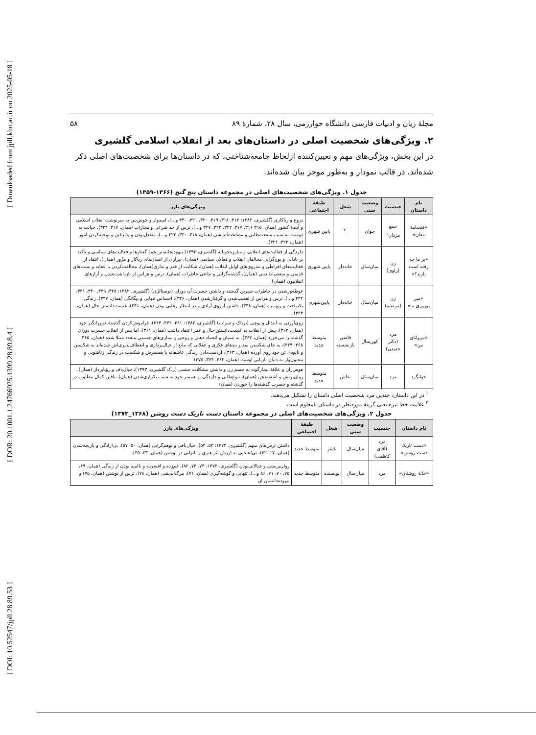[ Downloaded from jpll.khu.ac.ir on 2025-05-18 ]
[ DOR: 20.1001.1.24766925.1399.28.89.8.4 ]
[ DOI: 10.52547/jpll.28.89.53 ]
مجلهٔ زبان و ادبیات فارسی دانشگاه خوارزمی، سال ۲۸، شمارهٔ ۸۹ ۵۸
۲. ویژگی‌های شخصیت اصلی در داستان‌های بعد از انقلاب اسلامی گلشیری
در این بخش، ویژگی‌های مهم و تعیین‌کننده ازلحاظ جامعه‌شناختی، که در داستان‌ها برای شخصیت‌های اصلی ذکر شده‌اند، در قالب نمودار و به‌طور موجز بیان شده‌اند.
جدول ۱. ویژگی‌های شخصیت‌های اصلی در مجموعه داستان پنج گنج (۱۳۶۶-۱۳۵۹)
| نام داستان | جنسیت | وضعیت سنی | شغل | طبقهٔ اجتماعی | ویژگی‌های بارز |
| --- | --- | --- | --- | --- | --- |
| «فتحنامهٔ مغان» | جمع مردان<sup>۱</sup> | جوان | -<sup>۲</sup> | پایین شهری | دروغ و ریاکاری (گلشیری، ۱۳۸۲: ۳۱۲، ۳۱۸، ۳۱۹، ۳۲۰، ۳۲۱، ۳۳۰ و...)، امیدوار و خوش‌بین به سرنوشت انقلاب اسلامی و آیندهٔ کشور (همان، ۳۱۵ ۳۱۶، ۳۱۷، ۳۲۲، ۳۲۳، ۳۲۷ و...)، ترس از حد شرعی و مجازات (همان، ۳۱۷، ۳۲۴)، خیانت به دوست به سبب منفعت‌طلبی و مصلحت‌اندیشی (همان، ۳۱۸، ۳۲۰، ۳۲۲ و...)، منفعل‌بودن و پذیرفتن و توجیه‌کردن امور (همان، ۳۲۳، ۳۲۶). |
| «بر ما چه رفته است بارید؟» | زن (راوی) | میان‌سال | خانه‌دار | پایین شهری | دلزدگی از فعالیت‌های انقلابی و مبارزه‌جویانه (گلشیری، ۱۳۹۳) بیهوده‌دانستن همهٔ گفتارها و فعالیت‌های سیاسی و تأکید بر نادانی و پوچ‌گرایی مخالفان انقلاب و فعالان سیاسی (همان)، بیزاری از انسان‌های ریاکار و مزّور (همان)، انتقاد از فعالیت‌های افراطی و تندروی‌های اوایل انقلاب (همان)، شکایت از فقر و نداری(همان)، مخالفت‌کردن با عقاید و سنت‌های قدیمی و متعصبانهٔ دینی (همان)، گذشته‌گرایی و تداعی خاطرات (همان)، ترس و هراس از بازداشت‌شدن و آزارهای انقلابیون (همان). |
| «میر نوروزی ما» | زن (مرضیه) | میان‌سال | خانه‌دار | پایین‌شهری | غوطه‌ورشدن در خاطرات شیرین گذشته و داشتن حسرت آن دوران (نوستالژی) (گلشیری، ۱۳۸۲: ۳۳۸، ۳۳۹، ۳۴۰، ۳۴۱، ۳۴۲ و...)، ترس و هراس از تعقیب‌شدن و گرفتارشدن (همان، ۳۴۶)، احساس تنهایی و بیگانگی (همان، ۳۴۷)، زندگی یکنواخت و روزمره (همان، ۳۳۸)، داشتن آرزوی آزادی و در انتظار رهایی بودن (همان، ۳۴۱)، غنیمت‌دانستن حال (همان، ۳۴۳). |
| «نیروانای من» | مرد (دکتر حقیقی) | کهن‌سال | قاضی بازنشسته | متوسط جدید | روی‌آوردن به ابتذال و پوچی (تریاک و شراب) (گلشیری، ۱۳۸۲: ۳۶۱، ۳۶۲، ۳۶۳)، فراموش‌کردن گذشتهٔ غرورانگیز خود (همان، ۳۶۲)، پیش از انقلاب به غنیمت‌دانستن حال و عمر اعتقاد داشت (همان، ۳۶۱)، اما پس از انقلاب حسرت دوران گذشته را می‌خورد (همان، ۳۶۲)، به نسیان و انجماد ذهنی و روحی و بیماری‌های جسمی متعدد مبتلا شده (همان، ۳۶۵، ۳۶۸، ۳۶۹)، به جای شکستن سد و بندهای فکری و عقلانی که مانع از خیال‌پردازی و انعطاف‌پذیری‌اش شده‌اند به شکستن و نابودی تن خود روی آورده (همان، ۳۶۳)، ازدست‌دادن زندگی عاشقانه با همسرش و شکست در زندگی زناشویی و مجنون‌وار به دنبال بازیابی اوست (همان، ۳۶۲، ۳۷۴، ۳۷۵). |
| خوابگرد | مرد | میان‌سال | نقاش | متوسط جدید | هوس‌ران و علاقهٔ بیمارگونه به جسم زن و داشتن مشکلات جنسی (ر.ک گلشیری، ۱۳۹۳)، خیال‌باف و رؤیاپرداز (همان)، روان‌پریش و آشفته‌ذهن (همان)، تنوع‌طلبی و دلزدگی از همسر خود به سبب تکراری‌شدن (همان)، یافتن کمال مطلوب در گذشته و حسرت گذشته‌ها را خوردن (همان) |
<sup>۱</sup> در این داستان، چندین مرد شخصیت اصلی داستان را تشکیل می‌دهند.
<sup>۲</sup> علامت خط تیره یعنی گزینهٔ موردنظر در داستان نامعلوم است.
جدول ۲. ویژگی‌های شخصیت‌های اصلی در مجموعه داستان دست تاریک دست روشن (۱۳۶۸_۱۳۷۳)
| نام داستان | جنسیت | وضعیت سنی | شغل | طبقهٔ اجتماعی | ویژگی‌های بارز |
| --- | --- | --- | --- | --- | --- |
| «دست تاریک دست روشن» | مرد (آقای کاظمی) | میان‌سال | ناشر | متوسط جدید | داشتن ترس‌های مبهم (گلشیری، ۱۳۷۴: ۵۲، ۵۴)، خیال‌بافی و توهم‌گرایی (همان، ۵۰، ۵۷)، بی‌ارادگی و بازیچه‌شدن (همان، ۱۷، ۳۲)، بی‌اعتنایی به ارزش اثر هنری و ناتوانی در نوشتن (همان، ۳۳، ۳۵). |
| «خانهٔ روشنان» | مرد | میان‌سال | نویسنده | متوسط جدید | روان‌پریشی و خیالاتی‌بودن (گلشیری، ۱۳۷۴: ۷۳، ۷۴، ۸۲)، غم‌زده و افسرده و ناامید بودن از زندگی (همان، ۶۹، ۷۵، ۷۰، ۷۱، ۸۶ و...)، تنهایی و گوشه‌گیری (همان، ۷۱)، مرگ‌اندیشی (همان، ۷۸)، ترس از نوشتن (همان، ۷۵) و بیهوده‌دانستن آن |